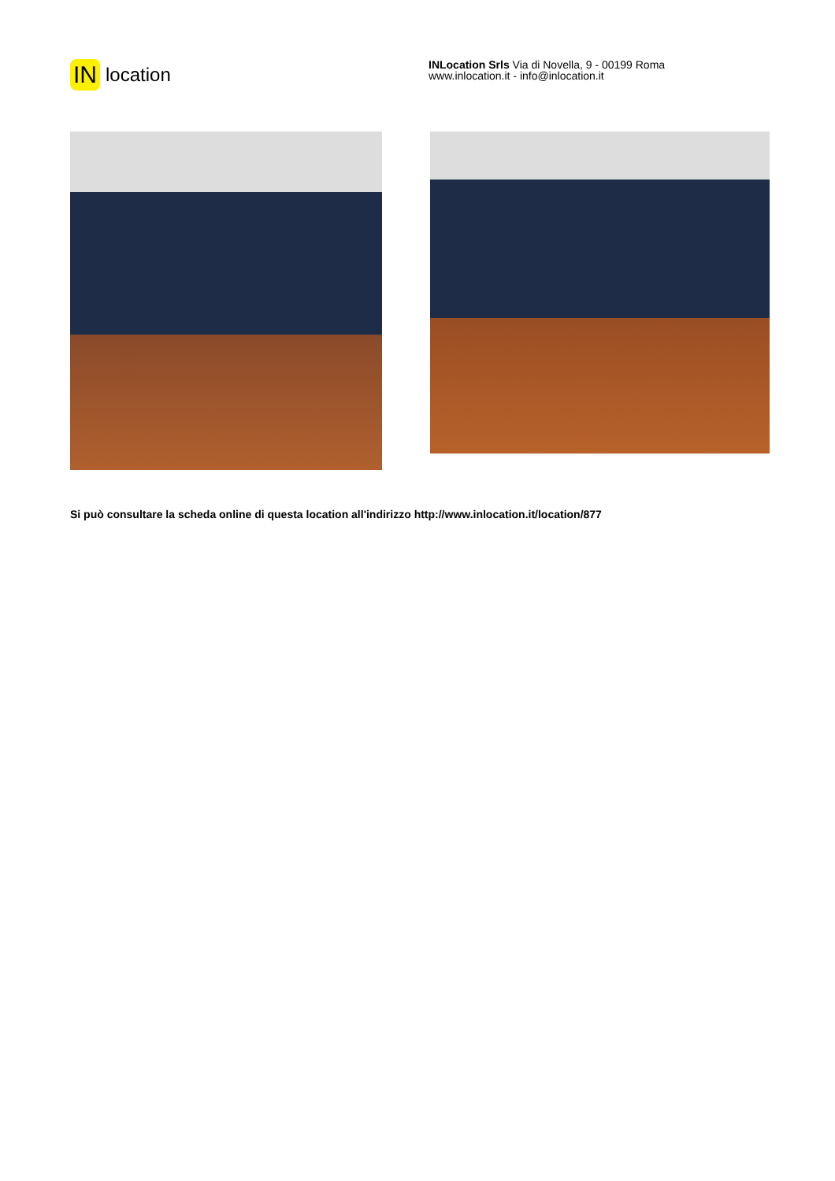IN
location
INLocation Srls Via di Novella, 9 - 00199 Roma
www.inlocation.it - info@inlocation.it
Si può consultare la scheda online di questa location all'indirizzo http://www.inlocation.it/location/877